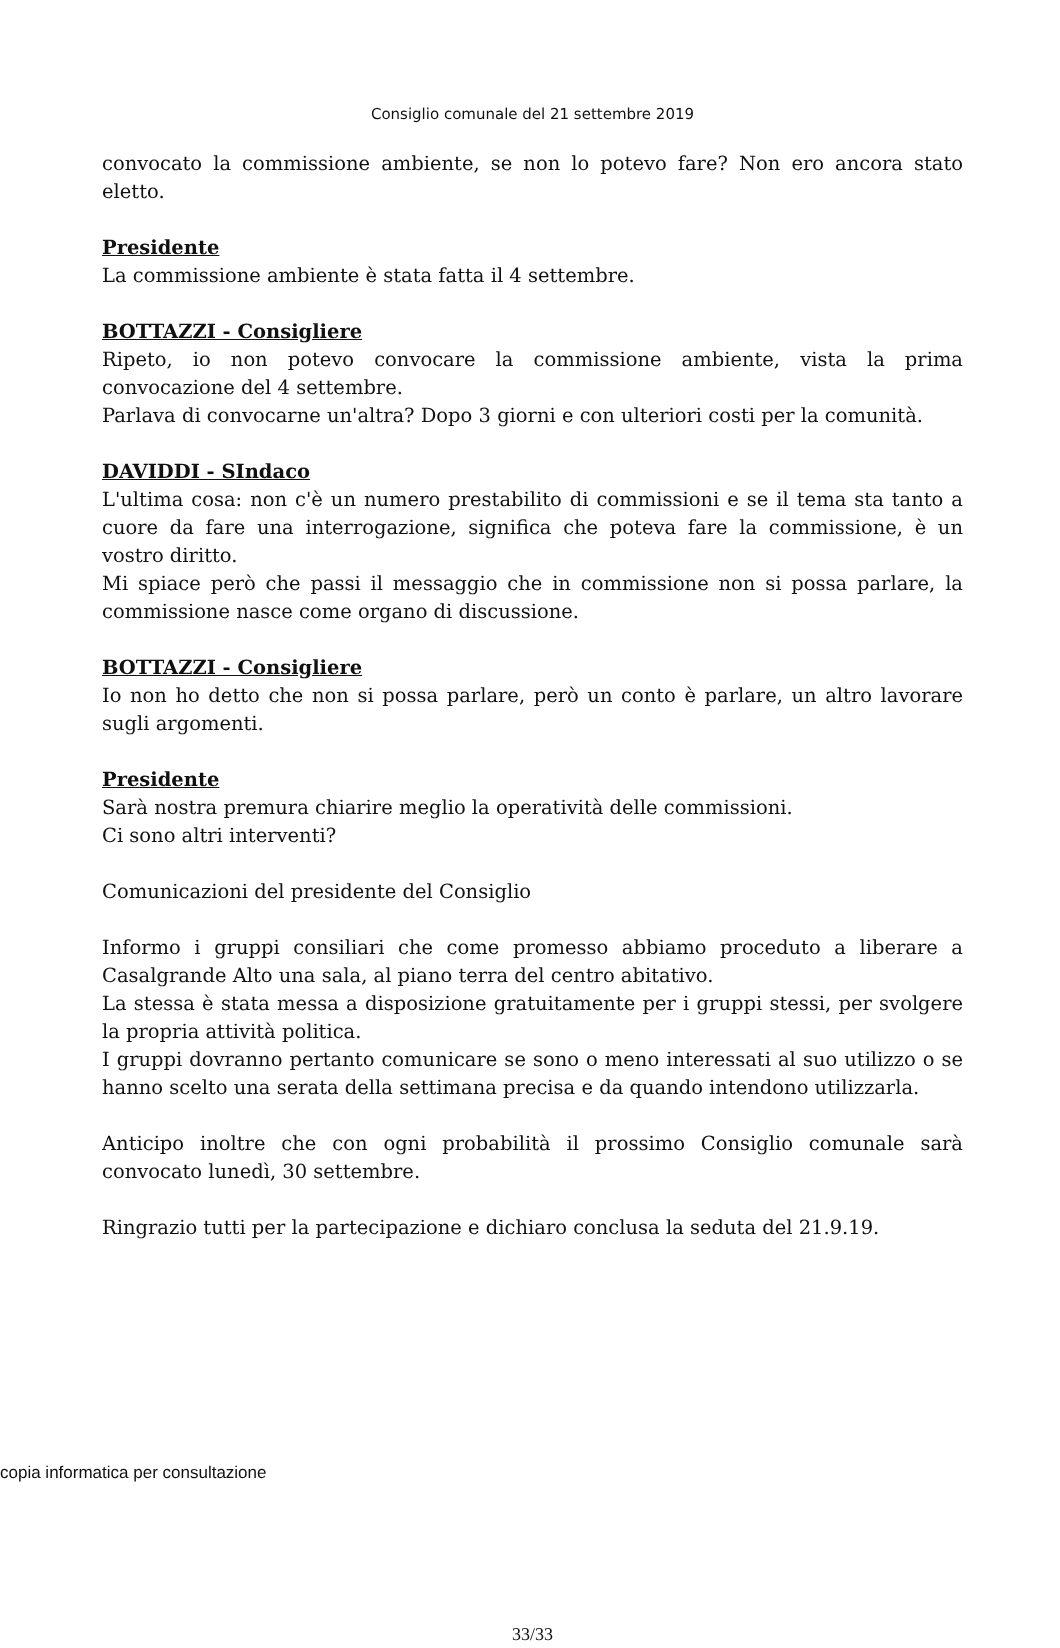Consiglio comunale del 21 settembre 2019
convocato la commissione ambiente, se non lo potevo fare? Non ero ancora stato eletto.
Presidente
La commissione ambiente è stata fatta il 4 settembre.
BOTTAZZI - Consigliere
Ripeto, io non potevo convocare la commissione ambiente, vista la prima convocazione del 4 settembre.
Parlava di convocarne un'altra? Dopo 3 giorni e con ulteriori costi per la comunità.
DAVIDDI - SIndaco
L'ultima cosa: non c'è un numero prestabilito di commissioni e se il tema sta tanto a cuore da fare una interrogazione, significa che poteva fare la commissione, è un vostro diritto.
Mi spiace però che passi il messaggio che in commissione non si possa parlare, la commissione nasce come organo di discussione.
BOTTAZZI - Consigliere
Io non ho detto che non si possa parlare, però un conto è parlare, un altro lavorare sugli argomenti.
Presidente
Sarà nostra premura chiarire meglio la operatività delle commissioni.
Ci sono altri interventi?
Comunicazioni del presidente del Consiglio
Informo i gruppi consiliari che come promesso abbiamo proceduto a liberare a Casalgrande Alto una sala, al piano terra del centro abitativo.
La stessa è stata messa a disposizione gratuitamente per i gruppi stessi, per svolgere la propria attività politica.
I gruppi dovranno pertanto comunicare se sono o meno interessati al suo utilizzo o se hanno scelto una serata della settimana precisa e da quando intendono utilizzarla.
Anticipo inoltre che con ogni probabilità il prossimo Consiglio comunale sarà convocato lunedì, 30 settembre.
Ringrazio tutti per la partecipazione e dichiaro conclusa la seduta del 21.9.19.
33/33
copia informatica per consultazione